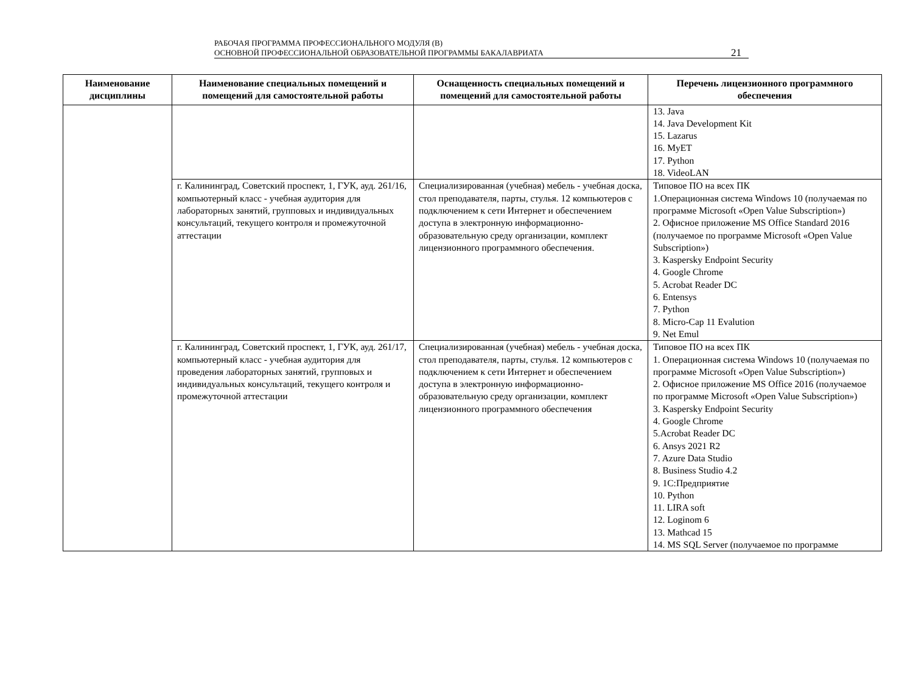РАБОЧАЯ ПРОГРАММА ПРОФЕССИОНАЛЬНОГО МОДУЛЯ (В)
ОСНОВНОЙ ПРОФЕССИОНАЛЬНОЙ ОБРАЗОВАТЕЛЬНОЙ ПРОГРАММЫ БАКАЛАВРИАТА
21
| Наименование дисциплины | Наименование специальных помещений и помещений для самостоятельной работы | Оснащенность специальных помещений и помещений для самостоятельной работы | Перечень лицензионного программного обеспечения |
| --- | --- | --- | --- |
| | | | 13. Java 14. Java Development Kit 15. Lazarus 16. MyET 17. Python 18. VideoLAN |
| | г. Калининград, Советский проспект, 1, ГУК, ауд. 261/16, компьютерный класс - учебная аудитория для лабораторных занятий, групповых и индивидуальных консультаций, текущего контроля и промежуточной аттестации | Специализированная (учебная) мебель - учебная доска, стол преподавателя, парты, стулья. 12 компьютеров с подключением к сети Интернет и обеспечением доступа в электронную информационно-образовательную среду организации, комплект лицензионного программного обеспечения. | Типовое ПО на всех ПК 1.Операционная система Windows 10 (получаемая по программе Microsoft «Open Value Subscription») 2. Офисное приложение MS Office Standard 2016 (получаемое по программе Microsoft «Open Value Subscription») 3. Kaspersky Endpoint Security 4. Google Chrome 5. Acrobat Reader DC 6. Entensys 7. Python 8. Micro-Cap 11 Evalution 9. Net Emul |
| | г. Калининград, Советский проспект, 1, ГУК, ауд. 261/17, компьютерный класс - учебная аудитория для проведения лабораторных занятий, групповых и индивидуальных консультаций, текущего контроля и промежуточной аттестации | Специализированная (учебная) мебель - учебная доска, стол преподавателя, парты, стулья. 12 компьютеров с подключением к сети Интернет и обеспечением доступа в электронную информационно-образовательную среду организации, комплект лицензионного программного обеспечения | Типовое ПО на всех ПК 1. Операционная система Windows 10 (получаемая по программе Microsoft «Open Value Subscription») 2. Офисное приложение MS Office 2016 (получаемое по программе Microsoft «Open Value Subscription») 3. Kaspersky Endpoint Security 4. Google Chrome 5.Acrobat Reader DC 6. Ansys 2021 R2 7. Azure Data Studio 8. Business Studio 4.2 9. 1С:Предприятие 10. Python 11. LIRA soft 12. Loginom 6 13. Mathcad 15 14. MS SQL Server (получаемое по программе |